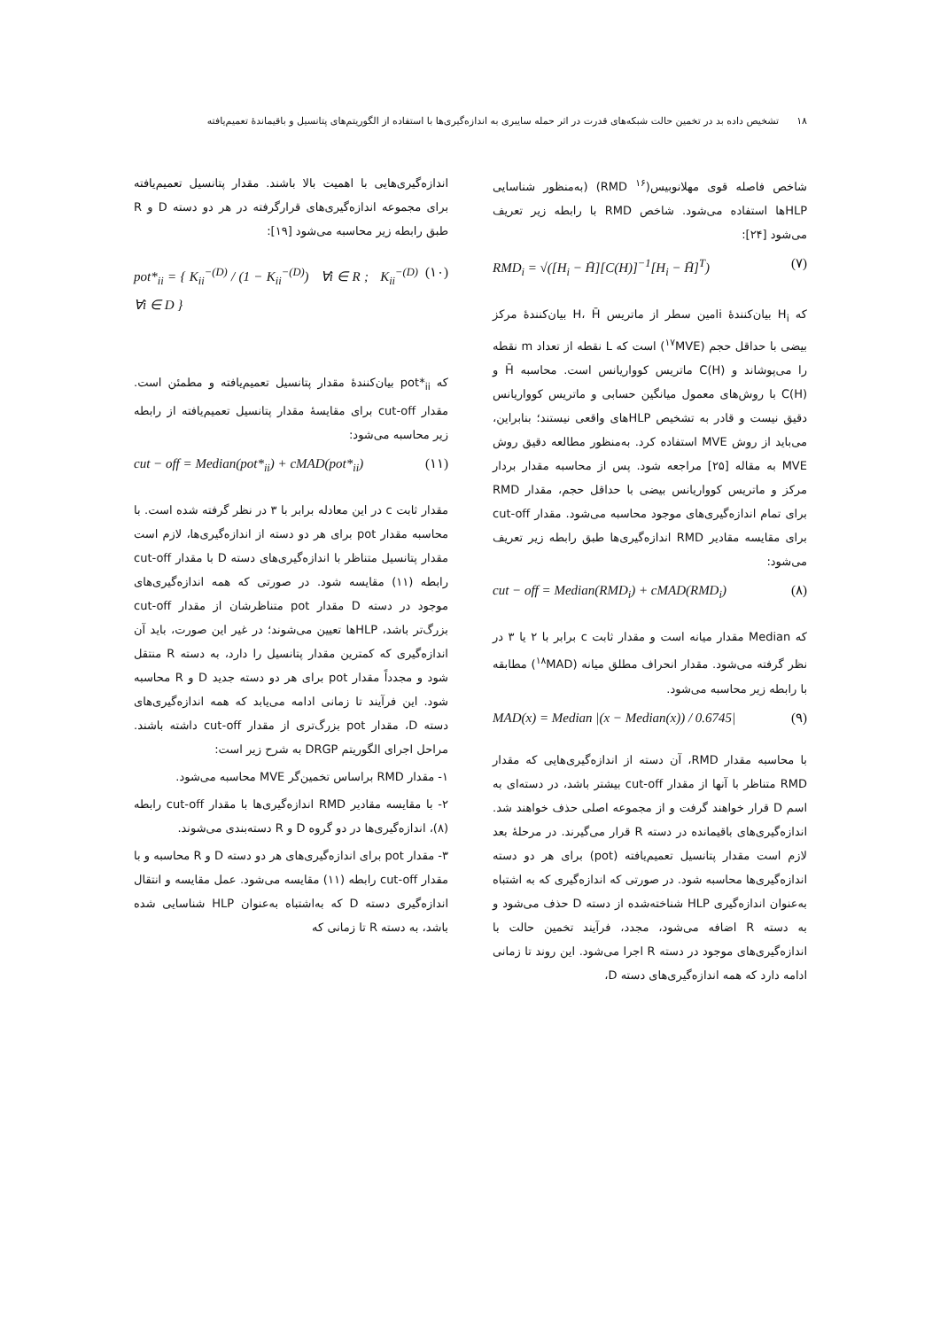۱۸ تشخیص داده بد در تخمین حالت شبکه‌های قدرت در اثر حمله سایبری به اندازه‌گیری‌ها با استفاده از الگوریتم‌های پتانسیل و باقیماندهٔ تعمیم‌یافته
شاخص فاصله قوی مهلانوبیس(<sup>۱۶</sup> RMD) (به‌منظور شناسایی HLPها استفاده می‌شود. شاخص RMD با رابطه زیر تعریف می‌شود [۲۴]:
RMD<sub>i</sub> = √([H<sub>i</sub> − H̄][C(H)]<sup>−1</sup>[H<sub>i</sub> − H̄]<sup>T</sup>) (۷)
که H<sub>i</sub> بیان‌کنندهٔ iامین سطر از ماتریس H، H̄ بیان‌کنندهٔ مرکز بیضی با حداقل حجم (<sup>۱۷</sup>MVE) است که L نقطه از تعداد m نقطه را می‌پوشاند و C(H) ماتریس کوواریانس است. محاسبه H̄ و C(H) با روش‌های معمول میانگین حسابی و ماتریس کوواریانس دقیق نیست و قادر به تشخیص HLPهای واقعی نیستند؛ بنابراین، می‌باید از روش MVE استفاده کرد. به‌منظور مطالعه دقیق روش MVE به مقاله [۲۵] مراجعه شود. پس از محاسبه مقدار بردار مرکز و ماتریس کوواریانس بیضی با حداقل حجم، مقدار RMD برای تمام اندازه‌گیری‌های موجود محاسبه می‌شود. مقدار cut-off برای مقایسه مقادیر RMD اندازه‌گیری‌ها طبق رابطه زیر تعریف می‌شود:
cut − off = Median(RMD<sub>i</sub>) + cMAD(RMD<sub>i</sub>) (۸)
که Median مقدار میانه است و مقدار ثابت c برابر با ۲ یا ۳ در نظر گرفته می‌شود. مقدار انحراف مطلق میانه (<sup>۱۸</sup>MAD) مطابقه با رابطه زیر محاسبه می‌شود.
MAD(x) = Median |(x − Median(x)) / 0.6745| (۹)
با محاسبه مقدار RMD، آن دسته از اندازه‌گیری‌هایی که مقدار RMD متناظر با آنها از مقدار cut-off بیشتر باشد، در دسته‌ای به اسم D قرار خواهند گرفت و از مجموعه اصلی حذف خواهند شد. اندازه‌گیری‌های باقیمانده در دسته R قرار می‌گیرند. در مرحلهٔ بعد لازم است مقدار پتانسیل تعمیم‌یافته (pot) برای هر دو دسته اندازه‌گیری‌ها محاسبه شود. در صورتی که اندازه‌گیری که به اشتباه به‌عنوان اندازه‌گیری HLP شناخته‌شده از دسته D حذف می‌شود و به دسته R اضافه می‌شود، مجدد، فرآیند تخمین حالت با اندازه‌گیری‌های موجود در دسته R اجرا می‌شود. این روند تا زمانی ادامه دارد که همه اندازه‌گیری‌های دسته D،
اندازه‌گیری‌هایی با اهمیت بالا باشند. مقدار پتانسیل تعمیم‌یافته برای مجموعه اندازه‌گیری‌های قرارگرفته در هر دو دسته D و R طبق رابطه زیر محاسبه می‌شود [۱۹]:
pot*<sub>ii</sub> = { K<sub>ii</sub><sup>−(D)</sup> / (1 − K<sub>ii</sub><sup>−(D)</sup>) ∀i ∈ R ; K<sub>ii</sub><sup>−(D)</sup> ∀i ∈ D } (۱۰)
که pot*<sub>ii</sub> بیان‌کنندهٔ مقدار پتانسیل تعمیم‌یافته و مطمئن است. مقدار cut-off برای مقایسهٔ مقدار پتانسیل تعمیم‌یافته از رابطه زیر محاسبه می‌شود:
cut − off = Median(pot*<sub>ii</sub>) + cMAD(pot*<sub>ii</sub>) (۱۱)
مقدار ثابت c در این معادله برابر با ۳ در نظر گرفته شده است. با محاسبه مقدار pot برای هر دو دسته از اندازه‌گیری‌ها، لازم است مقدار پتانسیل متناظر با اندازه‌گیری‌های دسته D با مقدار cut-off رابطه (۱۱) مقایسه شود. در صورتی که همه اندازه‌گیری‌های موجود در دسته D مقدار pot متناظرشان از مقدار cut-off بزرگ‌تر باشد، HLPها تعیین می‌شوند؛ در غیر این صورت، باید آن اندازه‌گیری که کمترین مقدار پتانسیل را دارد، به دسته R منتقل شود و مجدداً مقدار pot برای هر دو دسته جدید D و R محاسبه شود. این فرآیند تا زمانی ادامه می‌یابد که همه اندازه‌گیری‌های دسته D، مقدار pot بزرگ‌تری از مقدار cut-off داشته باشند. مراحل اجرای الگوریتم DRGP به شرح زیر است:
۱- مقدار RMD براساس تخمین‌گر MVE محاسبه می‌شود.
۲- با مقایسه مقادیر RMD اندازه‌گیری‌ها با مقدار cut-off رابطه (۸)، اندازه‌گیری‌ها در دو گروه D و R دسته‌بندی می‌شوند.
۳- مقدار pot برای اندازه‌گیری‌های هر دو دسته D و R محاسبه و با مقدار cut-off رابطه (۱۱) مقایسه می‌شود. عمل مقایسه و انتقال اندازه‌گیری دسته D که به‌اشتباه به‌عنوان HLP شناسایی شده باشد، به دسته R تا زمانی که